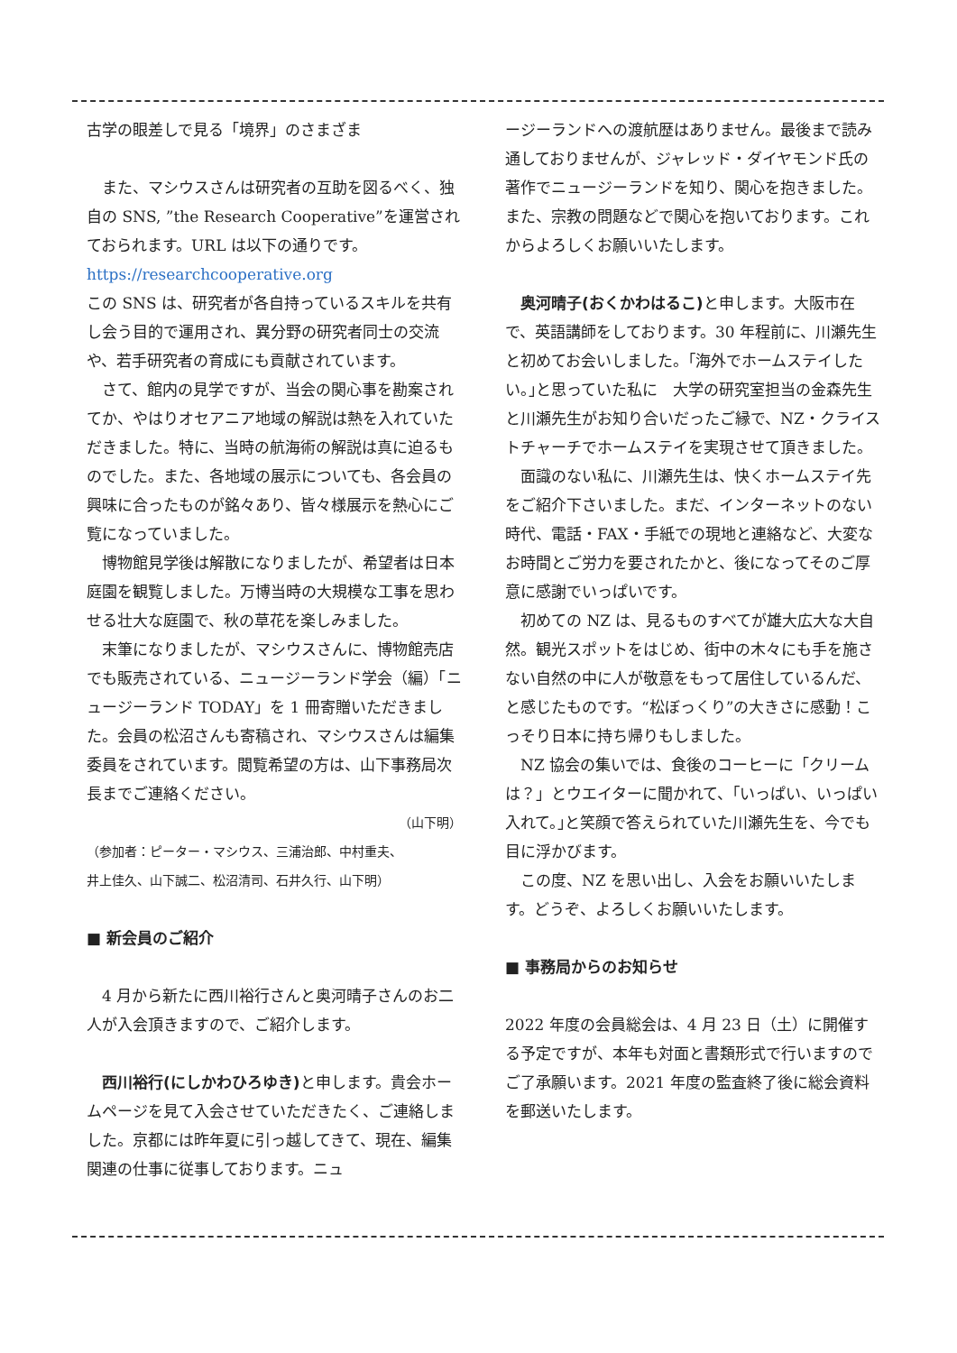古学の眼差しで見る「境界」のさまざま
また、マシウスさんは研究者の互助を図るべく、独自の SNS, ”the Research Cooperative”を運営されておられます。URL は以下の通りです。
https://researchcooperative.org
この SNS は、研究者が各自持っているスキルを共有し会う目的で運用され、異分野の研究者同士の交流や、若手研究者の育成にも貢献されています。
さて、館内の見学ですが、当会の関心事を勘案されてか、やはりオセアニア地域の解説は熱を入れていただきました。特に、当時の航海術の解説は真に迫るものでした。また、各地域の展示についても、各会員の興味に合ったものが銘々あり、皆々様展示を熱心にご覧になっていました。
博物館見学後は解散になりましたが、希望者は日本庭園を観覧しました。万博当時の大規模な工事を思わせる壮大な庭園で、秋の草花を楽しみました。
末筆になりましたが、マシウスさんに、博物館売店でも販売されている、ニュージーランド学会（編）「ニュージーランド TODAY」を 1 冊寄贈いただきました。会員の松沼さんも寄稿され、マシウスさんは編集委員をされています。閲覧希望の方は、山下事務局次長までご連絡ください。
（山下明）
（参加者：ピーター・マシウス、三浦治郎、中村重夫、
井上佳久、山下誠二、松沼清司、石井久行、山下明）
■ 新会員のご紹介
4 月から新たに西川裕行さんと奥河晴子さんのお二人が入会頂きますので、ご紹介します。
西川裕行(にしかわひろゆき) と申します。貴会ホームページを見て入会させていただきたく、ご連絡しました。京都には昨年夏に引っ越してきて、現在、編集関連の仕事に従事しております。ニュ
ージーランドへの渡航歴はありません。最後まで読み通しておりませんが、ジャレッド・ダイヤモンド氏の著作でニュージーランドを知り、関心を抱きました。また、宗教の問題などで関心を抱いております。これからよろしくお願いいたします。
奥河晴子(おくかわはるこ) と申します。大阪市在で、英語講師をしております。30 年程前に、川瀬先生と初めてお会いしました。｢海外でホームステイしたい。｣と思っていた私に　大学の研究室担当の金森先生と川瀬先生がお知り合いだったご縁で、NZ・クライストチャーチでホームステイを実現させて頂きました。
面識のない私に、川瀬先生は、快くホームステイ先をご紹介下さいました。まだ、インターネットのない時代、電話・FAX・手紙での現地と連絡など、大変なお時間とご労力を要されたかと、後になってそのご厚意に感謝でいっぱいです。
初めての NZ は、見るものすべてが雄大広大な大自然。観光スポットをはじめ、街中の木々にも手を施さない自然の中に人が敬意をもって居住しているんだ、と感じたものです。“松ぼっくり”の大きさに感動！こっそり日本に持ち帰りもしました。
NZ 協会の集いでは、食後のコーヒーに「クリームは？」とウエイターに聞かれて、｢いっぱい、いっぱい入れて。｣と笑顔で答えられていた川瀬先生を、今でも目に浮かびます。
この度、NZ を思い出し、入会をお願いいたします。どうぞ、よろしくお願いいたします。
■ 事務局からのお知らせ
2022 年度の会員総会は、4 月 23 日（土）に開催する予定ですが、本年も対面と書類形式で行いますのでご了承願います。2021 年度の監査終了後に総会資料を郵送いたします。